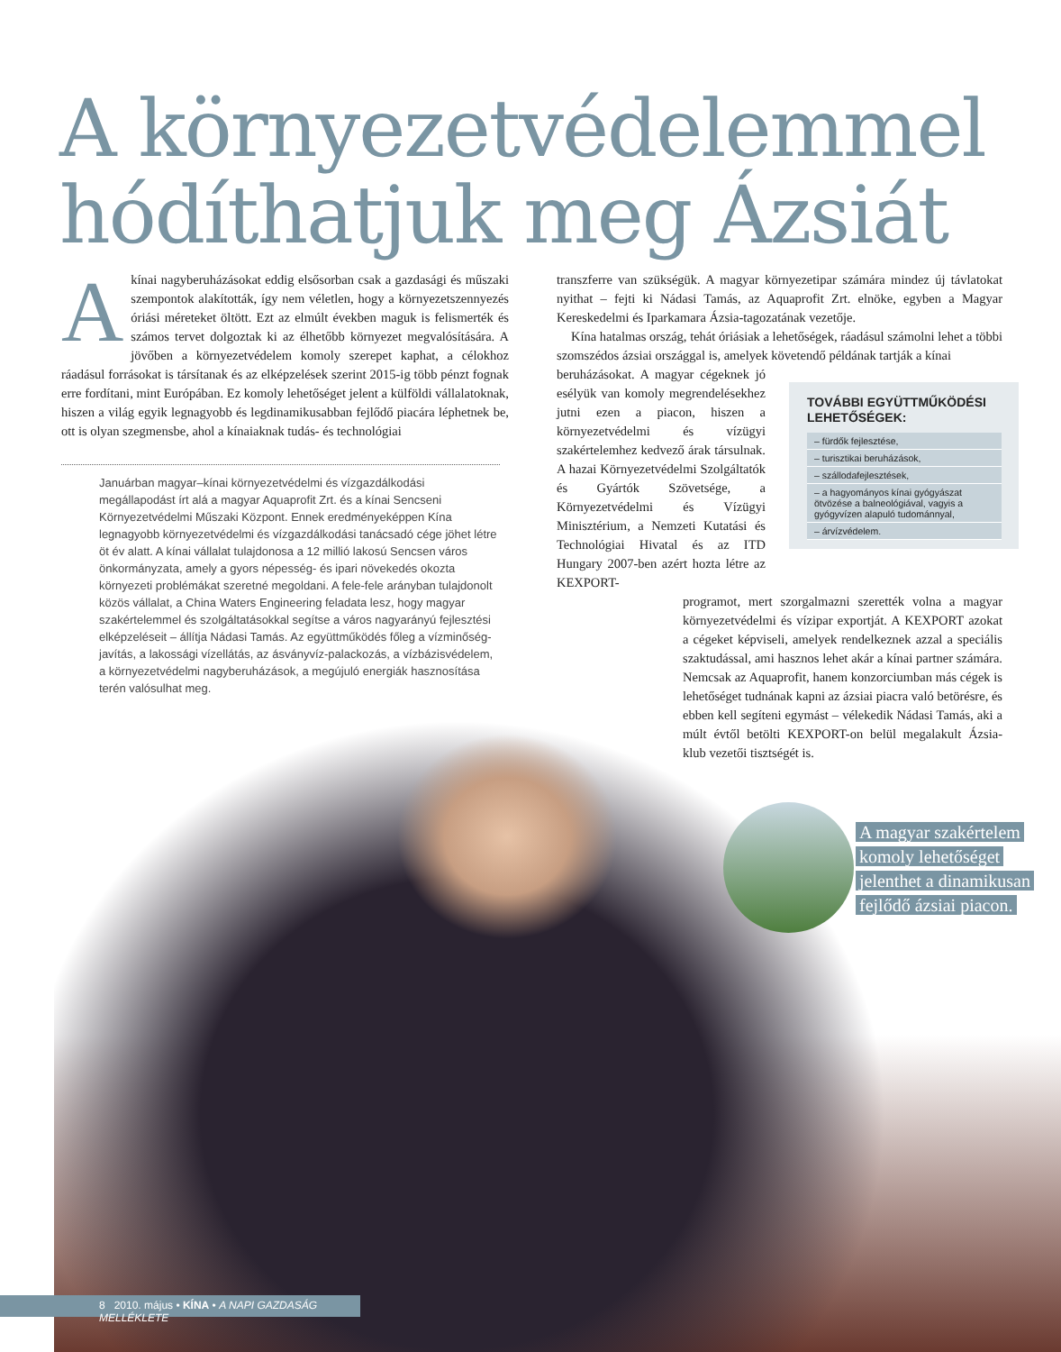A környezetvédelemmel
hódíthatjuk meg Ázsiát
Akínai nagyberuházásokat eddig elsősorban csak a gazdasági és műszaki szempontok alakították, így nem véletlen, hogy a környezetszennyezés óriási méreteket öltött. Ezt az elmúlt években maguk is felismerték és számos tervet dolgoztak ki az élhetőbb környezet megvalósítására. A jövőben a környezetvédelem komoly szerepet kaphat, a célokhoz ráadásul forrásokat is társítanak és az elképzelések szerint 2015-ig több pénzt fognak erre fordítani, mint Európában. Ez komoly lehetőséget jelent a külföldi vállalatoknak, hiszen a világ egyik legnagyobb és legdinamikusabban fejlődő piacára léphetnek be, ott is olyan szegmensbe, ahol a kínaiaknak tudás- és technológiai
Januárban magyar–kínai környezetvédelmi és vízgazdálkodási megállapodást írt alá a magyar Aquaprofit Zrt. és a kínai Sencseni Környezetvédelmi Műszaki Központ. Ennek eredményeképpen Kína legnagyobb környezetvédelmi és vízgazdálkodási tanácsadó cége jöhet létre öt év alatt. A kínai vállalat tulajdonosa a 12 millió lakosú Sencsen város önkormányzata, amely a gyors népesség- és ipari növekedés okozta környezeti problémákat szeretné megoldani. A fele-fele arányban tulajdonolt közös vállalat, a China Waters Engineering feladata lesz, hogy magyar szakértelemmel és szolgáltatásokkal segítse a város nagyarányú fejlesztési elképzeléseit – állítja Nádasi Tamás. Az együttműködés főleg a vízminőség-javítás, a lakossági vízellátás, az ásványvíz-palackozás, a vízbázisvédelem, a környezetvédelmi nagyberuházások, a megújuló energiák hasznosítása terén valósulhat meg.
transzferre van szükségük. A magyar környezetipar számára mindez új távlatokat nyithat – fejti ki Nádasi Tamás, az Aquaprofit Zrt. elnöke, egyben a Magyar Kereskedelmi és Iparkamara Ázsia-tagozatának vezetője.
Kína hatalmas ország, tehát óriásiak a lehetőségek, ráadásul számolni lehet a többi szomszédos ázsiai országgal is, amelyek követendő példának tartják a kínai
beruházásokat. A magyar cégeknek jó esélyük van komoly megrendelésekhez jutni ezen a piacon, hiszen a környezetvédelmi és vízügyi szakértelemhez kedvező árak társulnak. A hazai Környezetvédelmi Szolgáltatók és Gyártók Szövetsége, a Környezetvédelmi és Vízügyi Minisztérium, a Nemzeti Kutatási és Technológiai Hivatal és az ITD Hungary 2007-ben azért hozta létre az KEXPORT-
programot, mert szorgalmazni szerették volna a magyar környezetvédelmi és vízipar exportját. A KEXPORT azokat a cégeket képviseli, amelyek rendelkeznek azzal a speciális szaktudással, ami hasznos lehet akár a kínai partner számára. Nemcsak az Aquaprofit, hanem konzorciumban más cégek is lehetőséget tudnának kapni az ázsiai piacra való betörésre, és ebben kell segíteni egymást – vélekedik Nádasi Tamás, aki a múlt évtől betölti KEXPORT-on belül megalakult Ázsia-klub vezetői tisztségét is.
TOVÁBBI EGYÜTTMŰKÖDÉSI LEHETŐSÉGEK:
– fürdők fejlesztése,
– turisztikai beruházások,
– szállodafejlesztések,
– a hagyományos kínai gyógyászat ötvözése a balneológiával, vagyis a gyógyvízen alapuló tudománnyal,
– árvízvédelem.
A magyar szakértelem
komoly lehetőséget
jelenthet a dinamikusan
fejlődő ázsiai piacon.
8 2010. május • KÍNA • A NAPI GAZDASÁG MELLÉKLETE